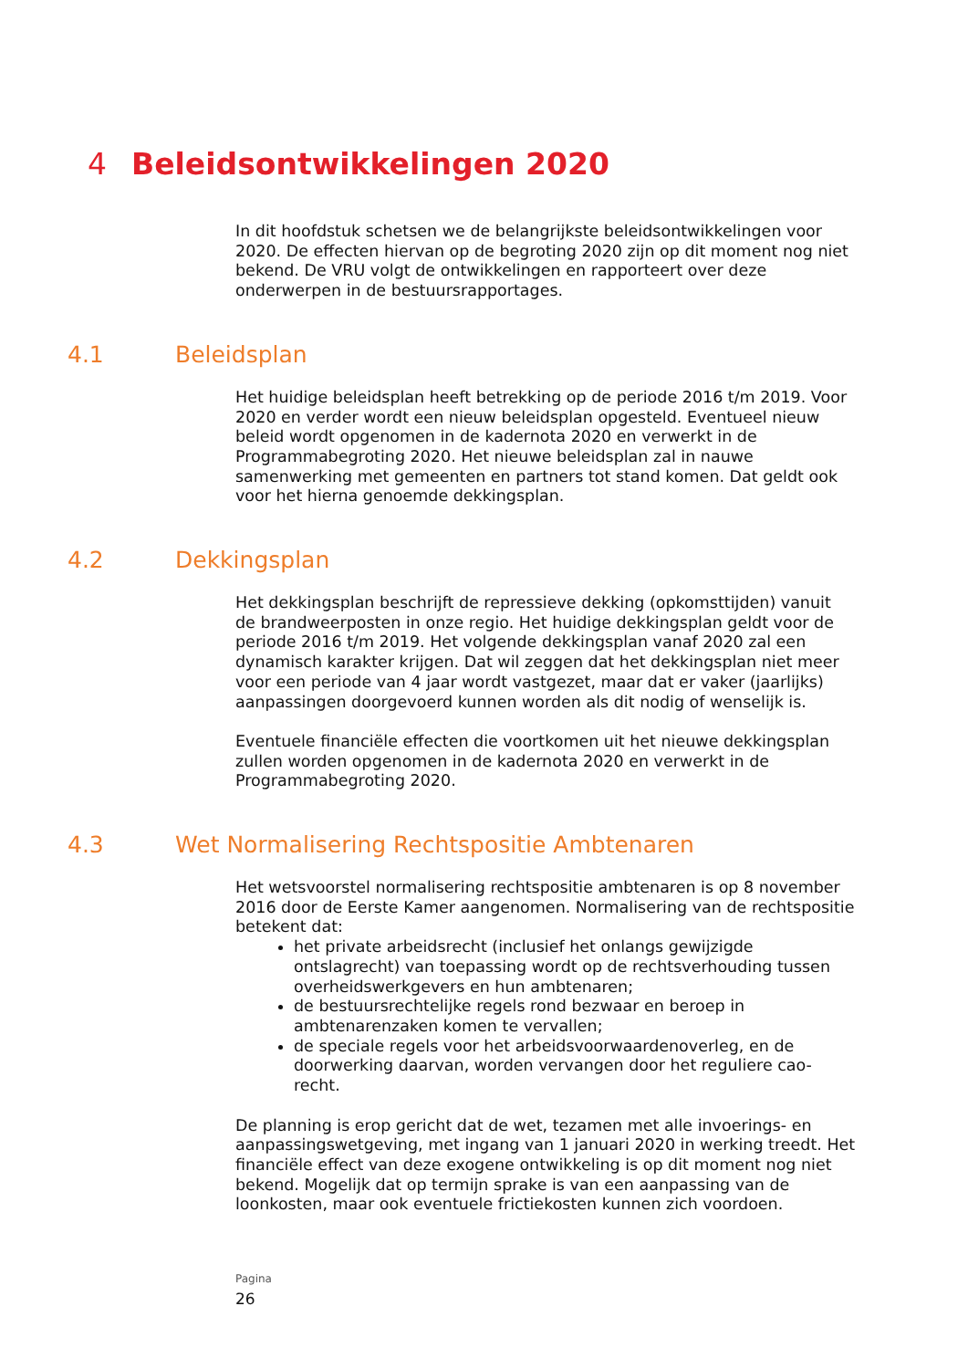4 Beleidsontwikkelingen 2020
In dit hoofdstuk schetsen we de belangrijkste beleidsontwikkelingen voor 2020. De effecten hiervan op de begroting 2020 zijn op dit moment nog niet bekend. De VRU volgt de ontwikkelingen en rapporteert over deze onderwerpen in de bestuursrapportages.
4.1 Beleidsplan
Het huidige beleidsplan heeft betrekking op de periode 2016 t/m 2019. Voor 2020 en verder wordt een nieuw beleidsplan opgesteld. Eventueel nieuw beleid wordt opgenomen in de kadernota 2020 en verwerkt in de Programmabegroting 2020. Het nieuwe beleidsplan zal in nauwe samenwerking met gemeenten en partners tot stand komen. Dat geldt ook voor het hierna genoemde dekkingsplan.
4.2 Dekkingsplan
Het dekkingsplan beschrijft de repressieve dekking (opkomsttijden) vanuit de brandweerposten in onze regio. Het huidige dekkingsplan geldt voor de periode 2016 t/m 2019. Het volgende dekkingsplan vanaf 2020 zal een dynamisch karakter krijgen. Dat wil zeggen dat het dekkingsplan niet meer voor een periode van 4 jaar wordt vastgezet, maar dat er vaker (jaarlijks) aanpassingen doorgevoerd kunnen worden als dit nodig of wenselijk is.
Eventuele financiële effecten die voortkomen uit het nieuwe dekkingsplan zullen worden opgenomen in de kadernota 2020 en verwerkt in de Programmabegroting 2020.
4.3 Wet Normalisering Rechtspositie Ambtenaren
Het wetsvoorstel normalisering rechtspositie ambtenaren is op 8 november 2016 door de Eerste Kamer aangenomen. Normalisering van de rechtspositie betekent dat:
het private arbeidsrecht (inclusief het onlangs gewijzigde ontslagrecht) van toepassing wordt op de rechtsverhouding tussen overheidswerkgevers en hun ambtenaren;
de bestuursrechtelijke regels rond bezwaar en beroep in ambtenarenzaken komen te vervallen;
de speciale regels voor het arbeidsvoorwaardenoverleg, en de doorwerking daarvan, worden vervangen door het reguliere cao-recht.
De planning is erop gericht dat de wet, tezamen met alle invoerings- en aanpassingswetgeving, met ingang van 1 januari 2020 in werking treedt. Het financiële effect van deze exogene ontwikkeling is op dit moment nog niet bekend. Mogelijk dat op termijn sprake is van een aanpassing van de loonkosten, maar ook eventuele frictiekosten kunnen zich voordoen.
Pagina
26